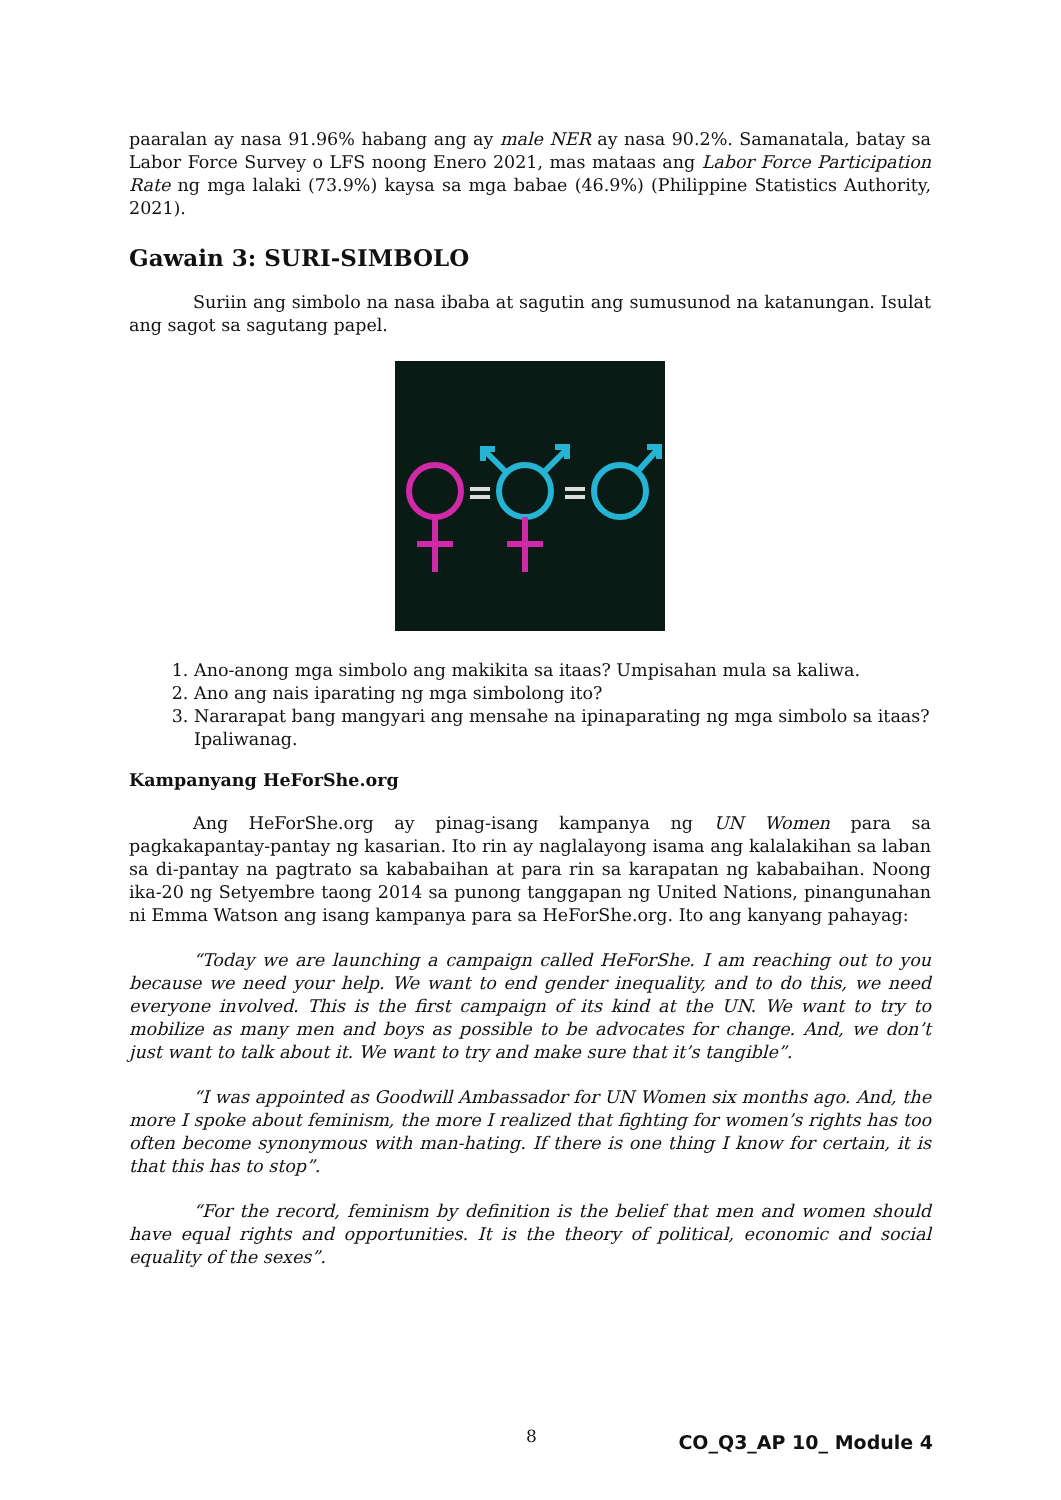paaralan ay nasa 91.96% habang ang ay male NER ay nasa 90.2%. Samanatala, batay sa Labor Force Survey o LFS noong Enero 2021, mas mataas ang Labor Force Participation Rate ng mga lalaki (73.9%) kaysa sa mga babae (46.9%) (Philippine Statistics Authority, 2021).
Gawain 3: SURI-SIMBOLO
Suriin ang simbolo na nasa ibaba at sagutin ang sumusunod na katanungan. Isulat ang sagot sa sagutang papel.
1. Ano-anong mga simbolo ang makikita sa itaas? Umpisahan mula sa kaliwa.
2. Ano ang nais iparating ng mga simbolong ito?
3. Nararapat bang mangyari ang mensahe na ipinaparating ng mga simbolo sa itaas? Ipaliwanag.
Kampanyang HeForShe.org
Ang HeForShe.org ay pinag-isang kampanya ng UN Women para sa pagkakapantay-pantay ng kasarian. Ito rin ay naglalayong isama ang kalalakihan sa laban sa di-pantay na pagtrato sa kababaihan at para rin sa karapatan ng kababaihan. Noong ika-20 ng Setyembre taong 2014 sa punong tanggapan ng United Nations, pinangunahan ni Emma Watson ang isang kampanya para sa HeForShe.org. Ito ang kanyang pahayag:
“Today we are launching a campaign called HeForShe. I am reaching out to you because we need your help. We want to end gender inequality, and to do this, we need everyone involved. This is the first campaign of its kind at the UN. We want to try to mobilize as many men and boys as possible to be advocates for change. And, we don’t just want to talk about it. We want to try and make sure that it’s tangible”.
“I was appointed as Goodwill Ambassador for UN Women six months ago. And, the more I spoke about feminism, the more I realized that fighting for women’s rights has too often become synonymous with man-hating. If there is one thing I know for certain, it is that this has to stop”.
“For the record, feminism by definition is the belief that men and women should have equal rights and opportunities. It is the theory of political, economic and social equality of the sexes”.
8 CO_Q3_AP 10_ Module 4